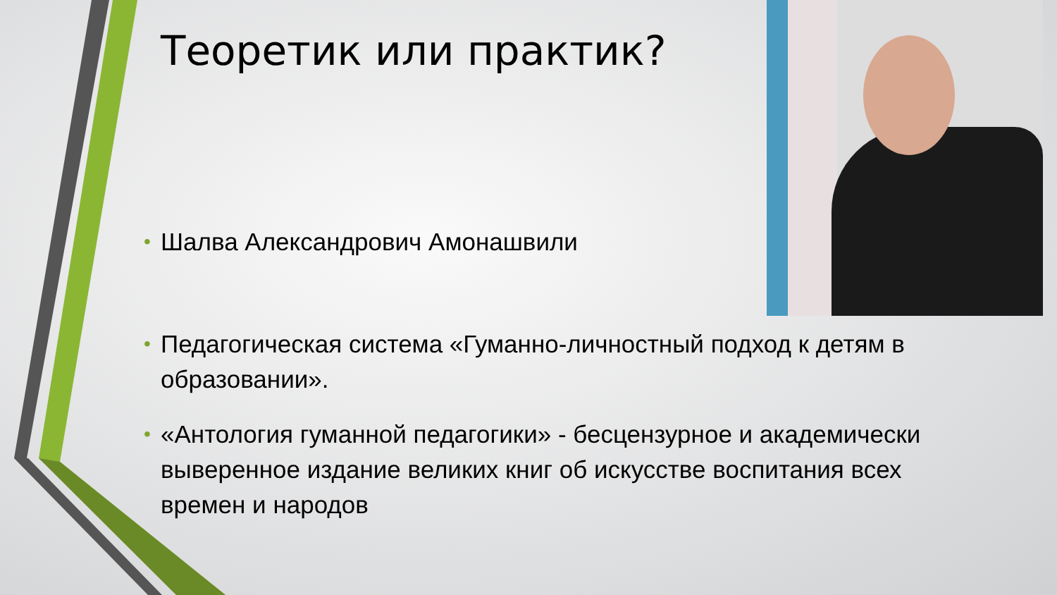Теоретик или практик?
• Шалва Александрович Амонашвили
• Педагогическая система «Гуманно-личностный подход к детям в образовании».
• «Антология гуманной педагогики» - бесцензурное и академически выверенное издание великих книг об искусстве воспитания всех времен и народов